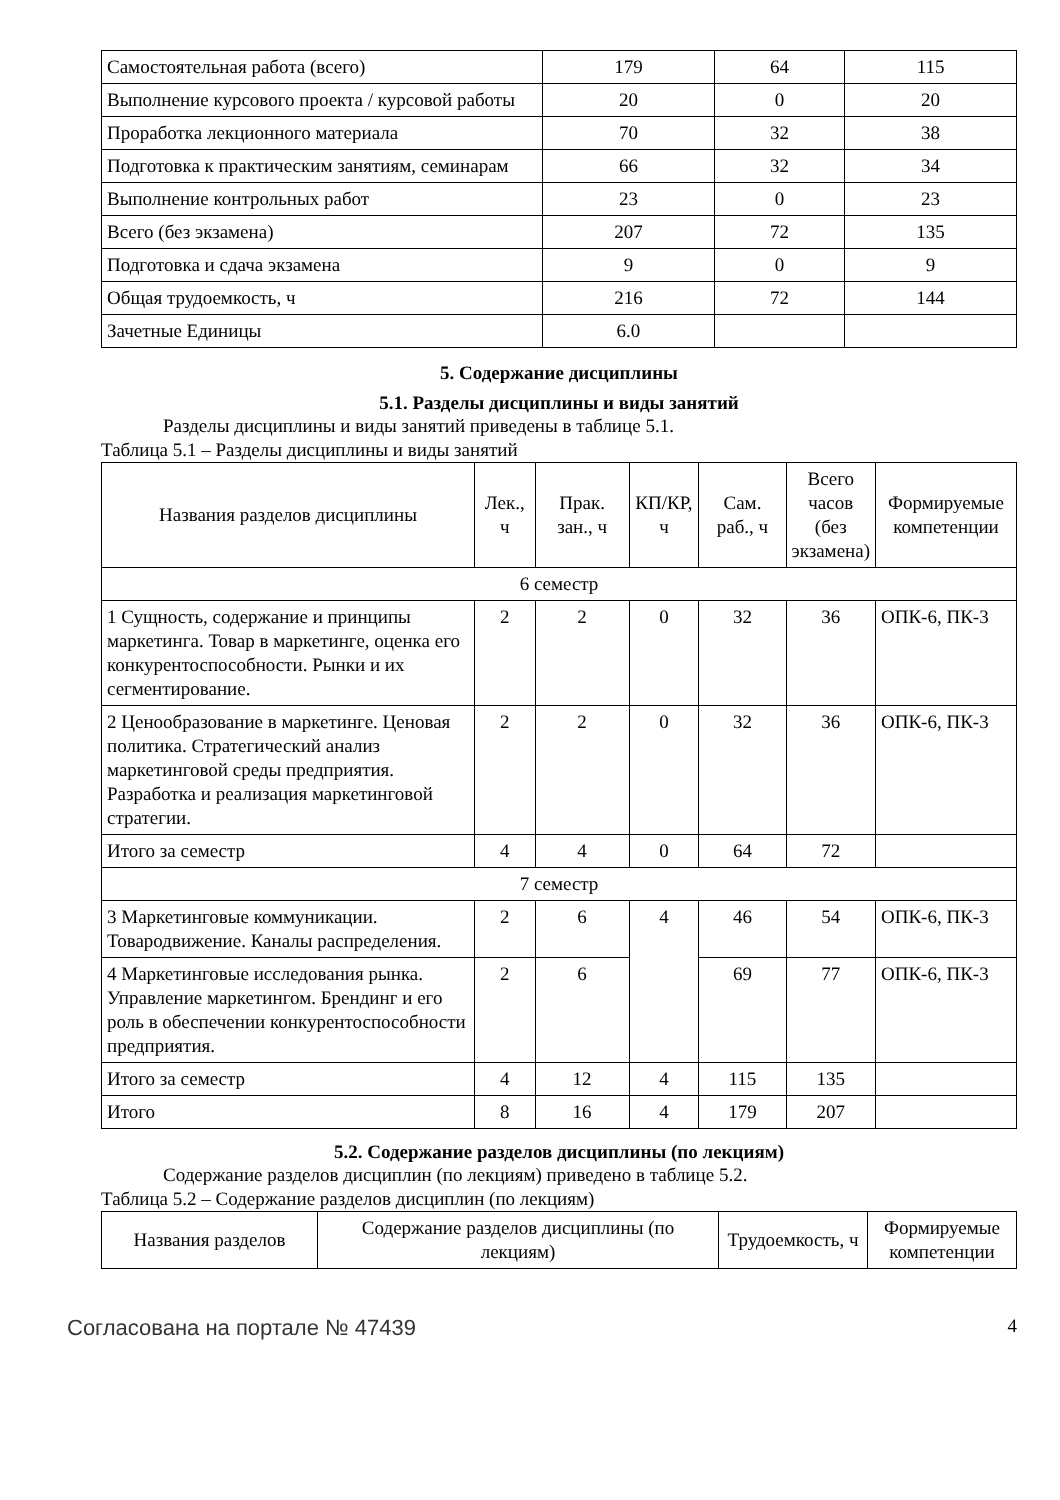| Самостоятельная работа (всего) | 179 | 64 | 115 |
| Выполнение курсового проекта / курсовой работы | 20 | 0 | 20 |
| Проработка лекционного материала | 70 | 32 | 38 |
| Подготовка к практическим занятиям, семинарам | 66 | 32 | 34 |
| Выполнение контрольных работ | 23 | 0 | 23 |
| Всего (без экзамена) | 207 | 72 | 135 |
| Подготовка и сдача экзамена | 9 | 0 | 9 |
| Общая трудоемкость, ч | 216 | 72 | 144 |
| Зачетные Единицы | 6.0 | | |
5. Содержание дисциплины
5.1. Разделы дисциплины и виды занятий
Разделы дисциплины и виды занятий приведены в таблице 5.1.
Таблица 5.1 – Разделы дисциплины и виды занятий
| Названия разделов дисциплины | Лек., ч | Прак. зан., ч | КП/КР, ч | Сам. раб., ч | Всего часов (без экзамена) | Формируемые компетенции |
| --- | --- | --- | --- | --- | --- | --- |
| 6 семестр | | | | | | |
| 1 Сущность, содержание и принципы маркетинга. Товар в маркетинге, оценка его конкурентоспособности. Рынки и их сегментирование. | 2 | 2 | 0 | 32 | 36 | ОПК-6, ПК-3 |
| 2 Ценообразование в маркетинге. Ценовая политика. Стратегический анализ маркетинговой среды предприятия. Разработка и реализация маркетинговой стратегии. | 2 | 2 | 0 | 32 | 36 | ОПК-6, ПК-3 |
| Итого за семестр | 4 | 4 | 0 | 64 | 72 | |
| 7 семестр | | | | | | |
| 3 Маркетинговые коммуникации. Товародвижение. Каналы распределения. | 2 | 6 | 4 | 46 | 54 | ОПК-6, ПК-3 |
| 4 Маркетинговые исследования рынка. Управление маркетингом. Брендинг и его роль в обеспечении конкурентоспособности предприятия. | 2 | 6 | | 69 | 77 | ОПК-6, ПК-3 |
| Итого за семестр | 4 | 12 | 4 | 115 | 135 | |
| Итого | 8 | 16 | 4 | 179 | 207 | |
5.2. Содержание разделов дисциплины (по лекциям)
Содержание разделов дисциплин (по лекциям) приведено в таблице 5.2.
Таблица 5.2 – Содержание разделов дисциплин (по лекциям)
| Названия разделов | Содержание разделов дисциплины (по лекциям) | Трудоемкость, ч | Формируемые компетенции |
| --- | --- | --- | --- |
Согласована на портале № 47439 4